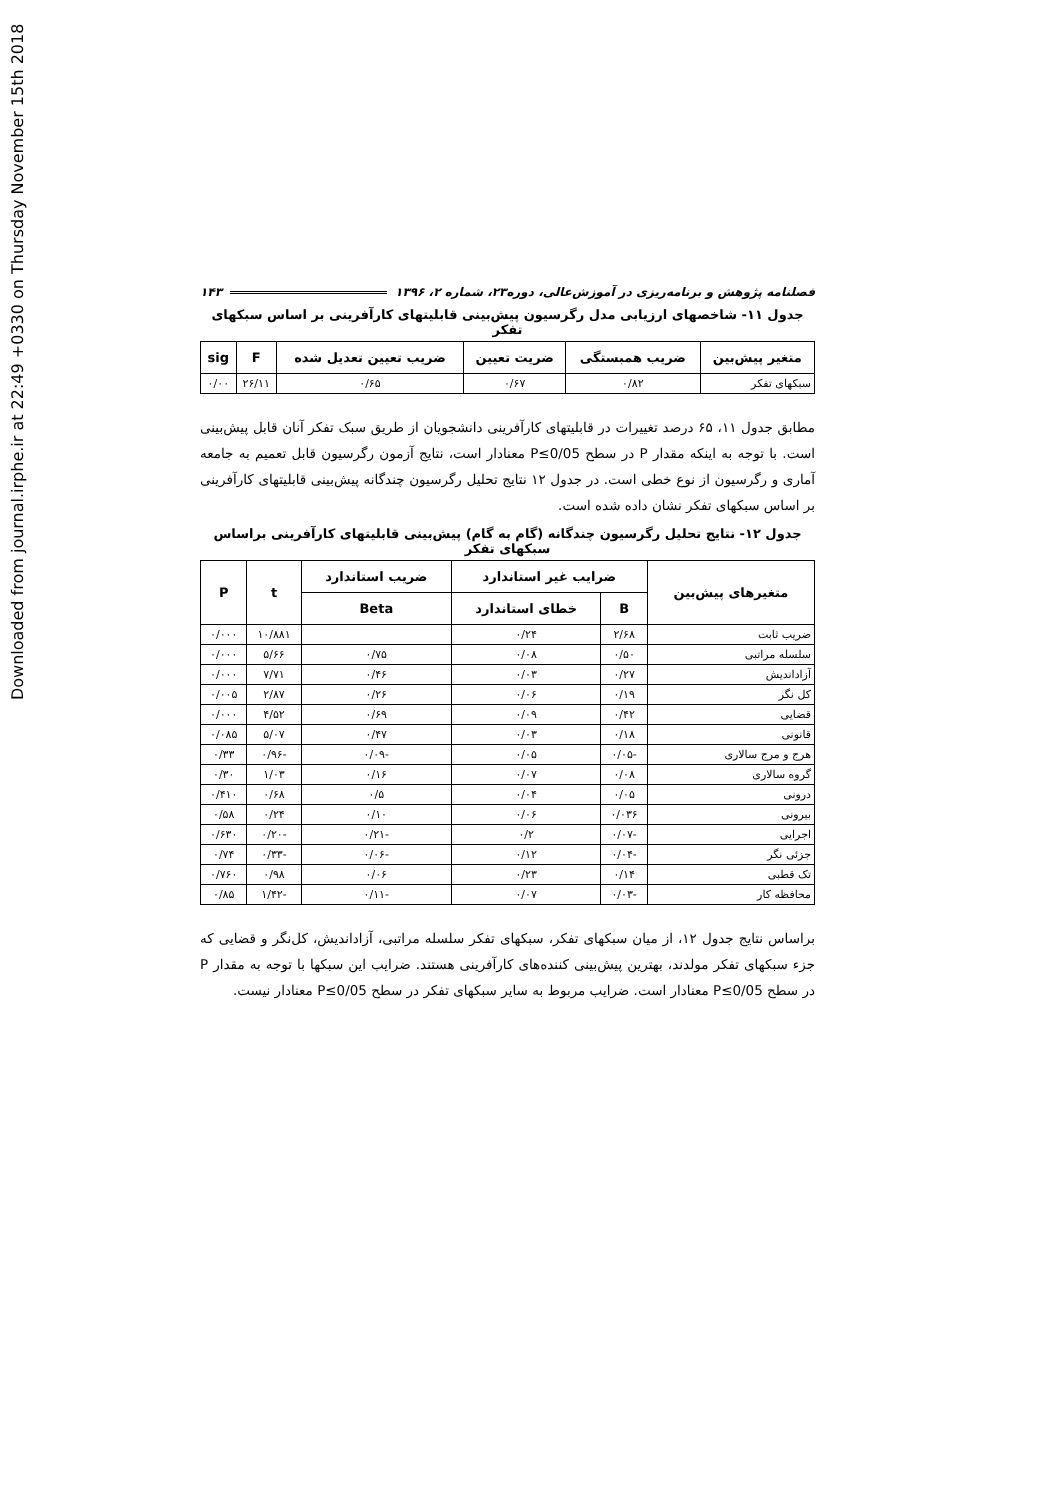Downloaded from journal.irphe.ir at 22:49 +0330 on Thursday November 15th 2018
فصلنامه پژوهش و برنامه‌ریزی در آموزش‌عالی، دوره۲۳، شماره ۲، ۱۳۹۶ ۱۴۳
جدول ۱۱- شاخصهای ارزیابی مدل رگرسیون پیش‌بینی قابلیتهای کارآفرینی بر اساس سبکهای تفکر
| متغیر پیش‌بین | ضریب همبستگی | ضریت تعیین | ضریب تعیین تعدیل شده | F | sig |
| --- | --- | --- | --- | --- | --- |
| سبکهای تفکر | ۰/۸۲ | ۰/۶۷ | ۰/۶۵ | ۲۶/۱۱ | ۰/۰۰ |
مطابق جدول ۱۱، ۶۵ درصد تغییرات در قابلیتهای کارآفرینی دانشجویان از طریق سبک تفکر آنان قابل پیش‌بینی است. با توجه به اینکه مقدار P در سطح P≤0/05 معنادار است، نتایج آزمون رگرسیون قابل تعمیم به جامعه آماری و رگرسیون از نوع خطی است. در جدول ۱۲ نتایج تحلیل رگرسیون چندگانه پیش‌بینی قابلیتهای کارآفرینی بر اساس سبکهای تفکر نشان داده شده است.
جدول ۱۲- نتایج تحلیل رگرسیون چندگانه (گام به گام) پیش‌بینی قابلیتهای کارآفرینی براساس سبکهای تفکر
| متغیرهای پیش‌بین | ضرایب غیر استاندارد | | ضریب استاندارد | t | P |
| --- | --- | --- | --- | --- | --- |
| | B | خطای استاندارد | Beta | | |
| ضریب ثابت | ۲/۶۸ | ۰/۲۴ | | ۱۰/۸۸۱ | ۰/۰۰۰ |
| سلسله مراتبی | ۰/۵۰ | ۰/۰۸ | ۰/۷۵ | ۵/۶۶ | ۰/۰۰۰ |
| آزاداندیش | ۰/۲۷ | ۰/۰۳ | ۰/۴۶ | ۷/۷۱ | ۰/۰۰۰ |
| کل نگر | ۰/۱۹ | ۰/۰۶ | ۰/۲۶ | ۲/۸۷ | ۰/۰۰۵ |
| قضایی | ۰/۴۲ | ۰/۰۹ | ۰/۶۹ | ۴/۵۲ | ۰/۰۰۰ |
| قانونی | ۰/۱۸ | ۰/۰۳ | ۰/۴۷ | ۵/۰۷ | ۰/۰۸۵ |
| هرج و مرج سالاری | -۰/۰۵ | ۰/۰۵ | -۰/۰۹ | -۰/۹۶ | ۰/۳۳ |
| گروه سالاری | ۰/۰۸ | ۰/۰۷ | ۰/۱۶ | ۱/۰۳ | ۰/۳۰ |
| درونی | ۰/۰۵ | ۰/۰۴ | ۰/۵ | ۰/۶۸ | ۰/۴۱۰ |
| بیرونی | ۰/۰۳۶ | ۰/۰۶ | ۰/۱۰ | ۰/۲۴ | ۰/۵۸ |
| اجرایی | -۰/۰۷ | ۰/۲ | -۰/۲۱ | -۰/۲۰ | ۰/۶۳۰ |
| جزئی نگر | -۰/۰۴ | ۰/۱۲ | -۰/۰۶ | -۰/۳۳ | ۰/۷۴ |
| تک قطبی | ۰/۱۴ | ۰/۲۳ | ۰/۰۶ | ۰/۹۸ | ۰/۷۶۰ |
| محافظه کار | -۰/۰۳ | ۰/۰۷ | -۰/۱۱ | -۱/۴۲ | ۰/۸۵ |
براساس نتایج جدول ۱۲، از میان سبکهای تفکر، سبکهای تفکر سلسله مراتبی، آزاداندیش، کل‌نگر و قضایی که جزء سبکهای تفکر مولدند، بهترین پیش‌بینی کننده‌های کارآفرینی هستند. ضرایب این سبکها با توجه به مقدار P در سطح P≤0/05 معنادار است. ضرایب مربوط به سایر سبکهای تفکر در سطح P≤0/05 معنادار نیست.